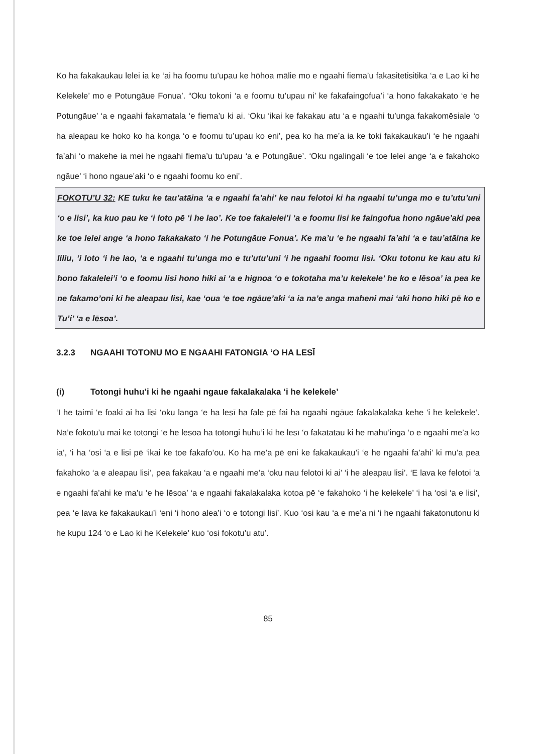Ko ha fakakaukau lelei ia ke ‘ai ha foomu tu’upau ke hōhoa mālie mo e ngaahi fiema’u fakasitetisitika ‘a e Lao ki he Kelekele’ mo e Potungāue Fonua’. “Oku tokoni ‘a e foomu tu’upau ni’ ke fakafaingofua’i ‘a hono fakakakato ‘e he Potungāue’ ‘a e ngaahi fakamatala ‘e fiema’u ki ai. ‘Oku ‘ikai ke fakakau atu ‘a e ngaahi tu’unga fakakomēsiale ‘o ha aleapau ke hoko ko ha konga ‘o e foomu tu’upau ko eni’, pea ko ha me’a ia ke toki fakakaukau’i ‘e he ngaahi fa’ahi ‘o makehe ia mei he ngaahi fiema’u tu’upau ‘a e Potungāue’. ‘Oku ngalingali ‘e toe lelei ange ‘a e fakahoko ngāue’ ‘i hono ngaue’aki ‘o e ngaahi foomu ko eni’.
FOKOTU’U 32: KE tuku ke tau’atāina ‘a e ngaahi fa’ahi’ ke nau felotoi ki ha ngaahi tu’unga mo e tu’utu’uni ‘o e lisi’, ka kuo pau ke ‘i loto pē ‘i he lao’. Ke toe fakalelei’i ‘a e foomu lisi ke faingofua hono ngāue’aki pea ke toe lelei ange ‘a hono fakakakato ‘i he Potungāue Fonua’. Ke ma’u ‘e he ngaahi fa’ahi ‘a e tau’atāina ke liliu, ‘i loto ‘i he lao, ‘a e ngaahi tu’unga mo e tu’utu’uni ‘i he ngaahi foomu lisi. ‘Oku totonu ke kau atu ki hono fakalelei’i ‘o e foomu lisi hono hiki ai ‘a e hignoa ‘o e tokotaha ma’u kelekele’ he ko e lēsoa’ ia pea ke ne fakamo’oni ki he aleapau lisi, kae ‘oua ‘e toe ngāue’aki ‘a ia na’e anga maheni mai ‘aki hono hiki pē ko e Tu’i’ ‘a e lēsoa’.
3.2.3 NGAAHI TOTONU MO E NGAAHI FATONGIA ‘O HA LESĪ
(i) Totongi huhu’i ki he ngaahi ngaue fakalakalaka ‘i he kelekele’
‘I he taimi ‘e foaki ai ha lisi ‘oku langa ‘e ha lesī ha fale pē fai ha ngaahi ngāue fakalakalaka kehe ‘i he kelekele’. Na’e fokotu’u mai ke totongi ‘e he lēsoa ha totongi huhu’i ki he lesī ‘o fakatatau ki he mahu’inga ‘o e ngaahi me’a ko ia’, ‘i ha ‘osi ‘a e lisi pē ‘ikai ke toe fakafo’ou. Ko ha me’a pē eni ke fakakaukau’i ‘e he ngaahi fa’ahi’ ki mu’a pea fakahoko ‘a e aleapau lisi’, pea fakakau ‘a e ngaahi me’a ‘oku nau felotoi ki ai’ ‘i he aleapau lisi’. ‘E lava ke felotoi ‘a e ngaahi fa’ahi ke ma’u ‘e he lēsoa’ ‘a e ngaahi fakalakalaka kotoa pē ‘e fakahoko ‘i he kelekele’ ‘i ha ‘osi ‘a e lisi’, pea ‘e lava ke fakakaukau’i ‘eni ‘i hono alea’i ‘o e totongi lisi’. Kuo ‘osi kau ‘a e me’a ni ‘i he ngaahi fakatonutonu ki he kupu 124 ‘o e Lao ki he Kelekele’ kuo ‘osi fokotu’u atu’.
85